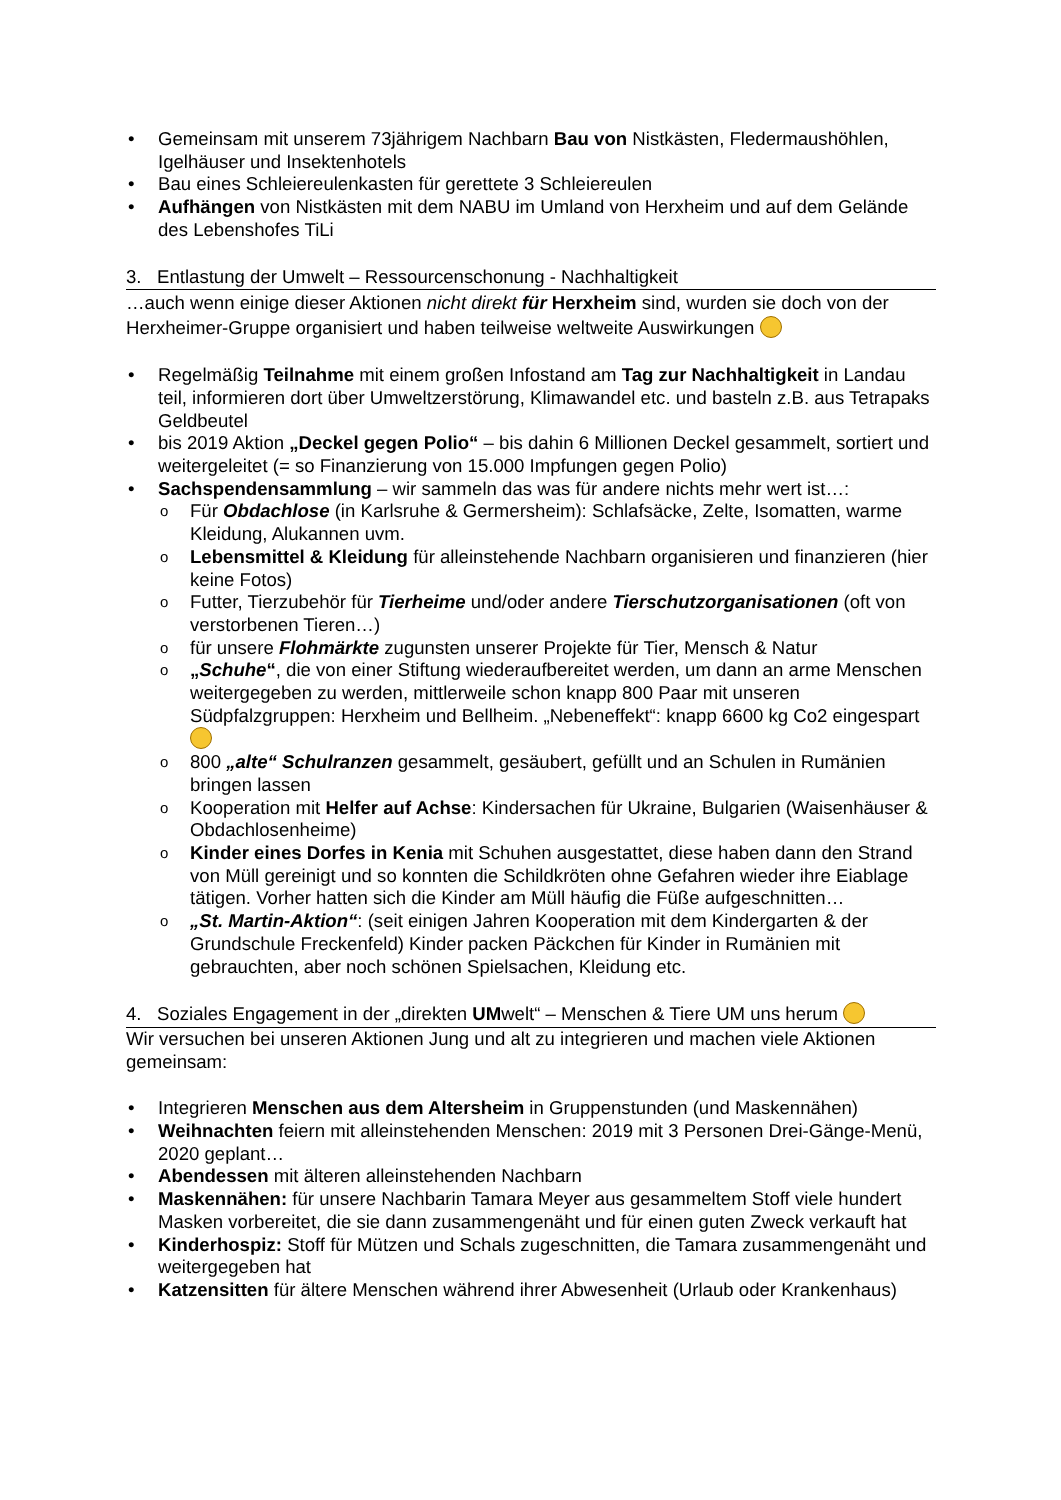Gemeinsam mit unserem 73jährigem Nachbarn Bau von Nistkästen, Fledermaushöhlen, Igelhäuser und Insektenhotels
Bau eines Schleiereulenkasten für gerettete 3 Schleiereulen
Aufhängen von Nistkästen mit dem NABU im Umland von Herxheim und auf dem Gelände des Lebenshofes TiLi
3. Entlastung der Umwelt – Ressourcenschonung - Nachhaltigkeit
…auch wenn einige dieser Aktionen nicht direkt für Herxheim sind, wurden sie doch von der Herxheimer-Gruppe organisiert und haben teilweise weltweite Auswirkungen
Regelmäßig Teilnahme mit einem großen Infostand am Tag zur Nachhaltigkeit in Landau teil, informieren dort über Umweltzerstörung, Klimawandel etc. und basteln z.B. aus Tetrapaks Geldbeutel
bis 2019 Aktion „Deckel gegen Polio“ – bis dahin 6 Millionen Deckel gesammelt, sortiert und weitergeleitet (= so Finanzierung von 15.000 Impfungen gegen Polio)
Sachspendensammlung – wir sammeln das was für andere nichts mehr wert ist…:
Für Obdachlose (in Karlsruhe & Germersheim): Schlafsäcke, Zelte, Isomatten, warme Kleidung, Alukannen uvm.
Lebensmittel & Kleidung für alleinstehende Nachbarn organisieren und finanzieren (hier keine Fotos)
Futter, Tierzubehör für Tierheime und/oder andere Tierschutzorganisationen (oft von verstorbenen Tieren…)
für unsere Flohmärkte zugunsten unserer Projekte für Tier, Mensch & Natur
„Schuhe“, die von einer Stiftung wiederaufbereitet werden, um dann an arme Menschen weitergegeben zu werden, mittlerweile schon knapp 800 Paar mit unseren Südpfalzgruppen: Herxheim und Bellheim. „Nebeneffekt“: knapp 6600 kg Co2 eingespart
800 „alte“ Schulranzen gesammelt, gesäubert, gefüllt und an Schulen in Rumänien bringen lassen
Kooperation mit Helfer auf Achse: Kindersachen für Ukraine, Bulgarien (Waisenhäuser & Obdachlosenheime)
Kinder eines Dorfes in Kenia mit Schuhen ausgestattet, diese haben dann den Strand von Müll gereinigt und so konnten die Schildkröten ohne Gefahren wieder ihre Eiablage tätigen. Vorher hatten sich die Kinder am Müll häufig die Füße aufgeschnitten…
„St. Martin-Aktion“: (seit einigen Jahren Kooperation mit dem Kindergarten & der Grundschule Freckenfeld) Kinder packen Päckchen für Kinder in Rumänien mit gebrauchten, aber noch schönen Spielsachen, Kleidung etc.
4. Soziales Engagement in der „direkten UMwelt“ – Menschen & Tiere UM uns herum
Wir versuchen bei unseren Aktionen Jung und alt zu integrieren und machen viele Aktionen gemeinsam:
Integrieren Menschen aus dem Altersheim in Gruppenstunden (und Maskennähen)
Weihnachten feiern mit alleinstehenden Menschen: 2019 mit 3 Personen Drei-Gänge-Menü, 2020 geplant…
Abendessen mit älteren alleinstehenden Nachbarn
Maskennähen: für unsere Nachbarin Tamara Meyer aus gesammeltem Stoff viele hundert Masken vorbereitet, die sie dann zusammengenäht und für einen guten Zweck verkauft hat
Kinderhospiz: Stoff für Mützen und Schals zugeschnitten, die Tamara zusammengenäht und weitergegeben hat
Katzensitten für ältere Menschen während ihrer Abwesenheit (Urlaub oder Krankenhaus)